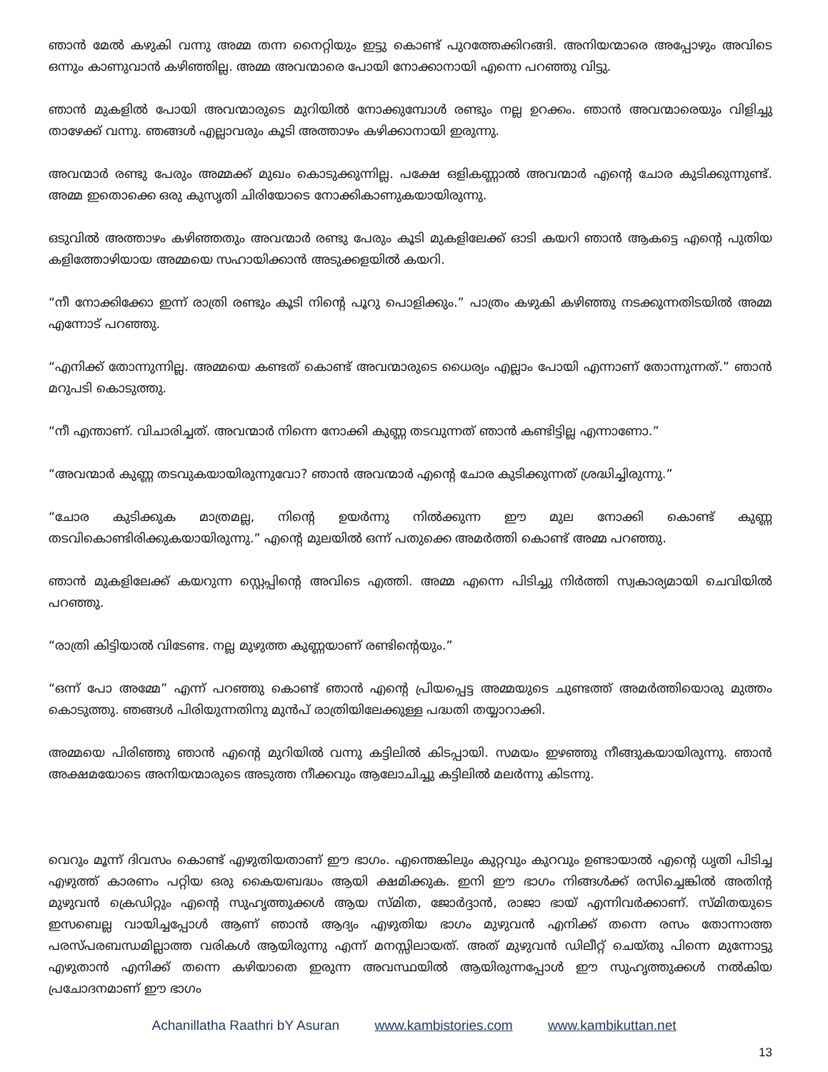ഞാൻ മേൽ കഴുകി വന്നു അമ്മ തന്ന നൈറ്റിയും ഇട്ടു കൊണ്ട് പുറത്തേക്കിറങ്ങി. അനിയന്മാരെ അപ്പോഴും അവിടെ ഒന്നും കാണുവാൻ കഴിഞ്ഞില്ല. അമ്മ അവന്മാരെ പോയി നോക്കാനായി എന്നെ പറഞ്ഞു വിട്ടു.
ഞാൻ മുകളിൽ പോയി അവന്മാരുടെ മുറിയിൽ നോക്കുമ്പോൾ രണ്ടും നല്ല ഉറക്കം. ഞാൻ അവന്മാരെയും വിളിച്ചു താഴേക്ക് വന്നു. ഞങ്ങൾ എല്ലാവരും കൂടി അത്താഴം കഴിക്കാനായി ഇരുന്നു.
അവന്മാർ രണ്ടു പേരും അമ്മക്ക് മുഖം കൊടുക്കുന്നില്ല. പക്ഷേ ഒളികണ്ണാൽ അവന്മാർ എന്റെ ചോര കുടിക്കുന്നുണ്ട്. അമ്മ ഇതൊക്കെ ഒരു കുസൃതി ചിരിയോടെ നോക്കികാണുകയായിരുന്നു.
ഒടുവിൽ അത്താഴം കഴിഞ്ഞതും അവന്മാർ രണ്ടു പേരും കൂടി മുകളിലേക്ക് ഓടി കയറി ഞാൻ ആകട്ടെ എന്റെ പുതിയ കളിത്തോഴിയായ അമ്മയെ സഹായിക്കാൻ അടുക്കളയിൽ കയറി.
“നീ നോക്കിക്കോ ഇന്ന് രാത്രി രണ്ടും കൂടി നിന്റെ പൂറു പൊളിക്കും.” പാത്രം കഴുകി കഴിഞ്ഞു നടക്കുന്നതിടയിൽ അമ്മ എന്നോട് പറഞ്ഞു.
“എനിക്ക് തോന്നുന്നില്ല. അമ്മയെ കണ്ടത് കൊണ്ട് അവന്മാരുടെ ധൈര്യം എല്ലാം പോയി എന്നാണ് തോന്നുന്നത്.” ഞാൻ മറുപടി കൊടുത്തു.
“നീ എന്താണ്. വിചാരിച്ചത്. അവന്മാർ നിന്നെ നോക്കി കുണ്ണ തടവുന്നത് ഞാൻ കണ്ടിട്ടില്ല എന്നാണോ.”
“അവന്മാർ കുണ്ണ തടവുകയായിരുന്നുവോ? ഞാൻ അവന്മാർ എന്റെ ചോര കുടിക്കുന്നത് ശ്രദ്ധിച്ചിരുന്നു.”
“ചോര കുടിക്കുക മാത്രമല്ല, നിന്റെ ഉയർന്നു നിൽക്കുന്ന ഈ മുല നോക്കി കൊണ്ട് കുണ്ണ തടവികൊണ്ടിരിക്കുകയായിരുന്നു.” എന്റെ മുലയിൽ ഒന്ന് പതുക്കെ അമർത്തി കൊണ്ട് അമ്മ പറഞ്ഞു.
ഞാൻ മുകളിലേക്ക് കയറുന്ന സ്റ്റെപ്പിന്റെ അവിടെ എത്തി. അമ്മ എന്നെ പിടിച്ചു നിർത്തി സ്വകാര്യമായി ചെവിയിൽ പറഞ്ഞു.
“രാത്രി കിട്ടിയാൽ വിടേണ്ട. നല്ല മുഴുത്ത കുണ്ണയാണ് രണ്ടിന്റെയും.”
“ഒന്ന് പോ അമ്മേ” എന്ന് പറഞ്ഞു കൊണ്ട് ഞാൻ എന്റെ പ്രിയപ്പെട്ട അമ്മയുടെ ചുണ്ടത്ത് അമർത്തിയൊരു മുത്തം കൊടുത്തു. ഞങ്ങൾ പിരിയുന്നതിനു മുൻപ് രാത്രിയിലേക്കുള്ള പദ്ധതി തയ്യാറാക്കി.
അമ്മയെ പിരിഞ്ഞു ഞാൻ എന്റെ മുറിയിൽ വന്നു കട്ടിലിൽ കിടപ്പായി. സമയം ഇഴഞ്ഞു നീങ്ങുകയായിരുന്നു. ഞാൻ അക്ഷമയോടെ അനിയന്മാരുടെ അടുത്ത നീക്കവും ആലോചിച്ചു കട്ടിലിൽ മലർന്നു കിടന്നു.
വെറും മൂന്ന് ദിവസം കൊണ്ട് എഴുതിയതാണ് ഈ ഭാഗം. എന്തെങ്കിലും കുറ്റവും കുറവും ഉണ്ടായാൽ എന്റെ ധൃതി പിടിച്ച എഴുത്ത് കാരണം പറ്റിയ ഒരു കൈയബദ്ധം ആയി ക്ഷമിക്കുക. ഇനി ഈ ഭാഗം നിങ്ങൾക്ക് രസിച്ചെങ്കിൽ അതിന്റ മുഴുവൻ ക്രെഡിറ്റും എന്റെ സുഹൃത്തുക്കൾ ആയ സ്മിത, ജോർദ്ദാൻ, രാജാ ഭായ് എന്നിവർക്കാണ്. സ്മിതയുടെ ഇസബെല്ല വായിച്ചപ്പോൾ ആണ് ഞാൻ ആദ്യം എഴുതിയ ഭാഗം മുഴുവൻ എനിക്ക് തന്നെ രസം തോന്നാത്ത പരസ്പരബന്ധമില്ലാത്ത വരികൾ ആയിരുന്നു എന്ന് മനസ്സിലായത്. അത് മുഴുവൻ ഡിലീറ്റ് ചെയ്തു പിന്നെ മുന്നോട്ടു എഴുതാൻ എനിക്ക് തന്നെ കഴിയാതെ ഇരുന്ന അവസ്ഥയിൽ ആയിരുന്നപ്പോൾ ഈ സുഹൃത്തുക്കൾ നൽകിയ പ്രചോദനമാണ് ഈ ഭാഗം
Achanillatha Raathri bY Asuran www.kambistories.com www.kambikuttan.net
13